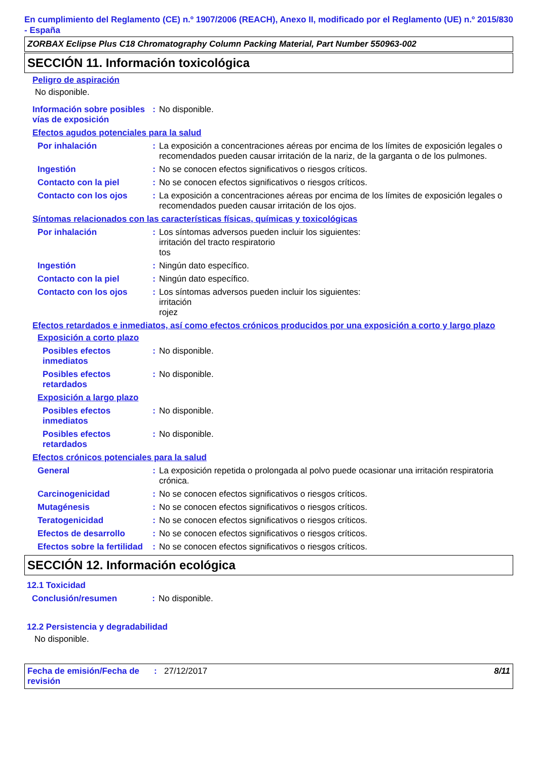En cumplimiento del Reglamento (CE) n.º 1907/2006 (REACH), Anexo II, modificado por el Reglamento (UE) n.º 2015/830 - España
ZORBAX Eclipse Plus C18 Chromatography Column Packing Material, Part Number 550963-002
SECCIÓN 11. Información toxicológica
Peligro de aspiración
No disponible.
Información sobre posibles vías de exposición
: No disponible.
Efectos agudos potenciales para la salud
Por inhalación : La exposición a concentraciones aéreas por encima de los límites de exposición legales o recomendados pueden causar irritación de la nariz, de la garganta o de los pulmones.
Ingestión : No se conocen efectos significativos o riesgos críticos.
Contacto con la piel : No se conocen efectos significativos o riesgos críticos.
Contacto con los ojos : La exposición a concentraciones aéreas por encima de los límites de exposición legales o recomendados pueden causar irritación de los ojos.
Síntomas relacionados con las características físicas, químicas y toxicológicas
Por inhalación : Los síntomas adversos pueden incluir los siguientes:
irritación del tracto respiratorio
tos
Ingestión : Ningún dato específico.
Contacto con la piel : Ningún dato específico.
Contacto con los ojos : Los síntomas adversos pueden incluir los siguientes:
irritación
rojez
Efectos retardados e inmediatos, así como efectos crónicos producidos por una exposición a corto y largo plazo
Exposición a corto plazo
Posibles efectos inmediatos
: No disponible.
Posibles efectos retardados
: No disponible.
Exposición a largo plazo
Posibles efectos inmediatos
: No disponible.
Posibles efectos retardados
: No disponible.
Efectos crónicos potenciales para la salud
General : La exposición repetida o prolongada al polvo puede ocasionar una irritación respiratoria crónica.
Carcinogenicidad : No se conocen efectos significativos o riesgos críticos.
Mutagénesis : No se conocen efectos significativos o riesgos críticos.
Teratogenicidad : No se conocen efectos significativos o riesgos críticos.
Efectos de desarrollo : No se conocen efectos significativos o riesgos críticos.
Efectos sobre la fertilidad
: No se conocen efectos significativos o riesgos críticos.
SECCIÓN 12. Información ecológica
12.1 Toxicidad
Conclusión/resumen : No disponible.
12.2 Persistencia y degradabilidad
No disponible.
Fecha de emisión/Fecha de revisión
: 27/12/2017 8/11